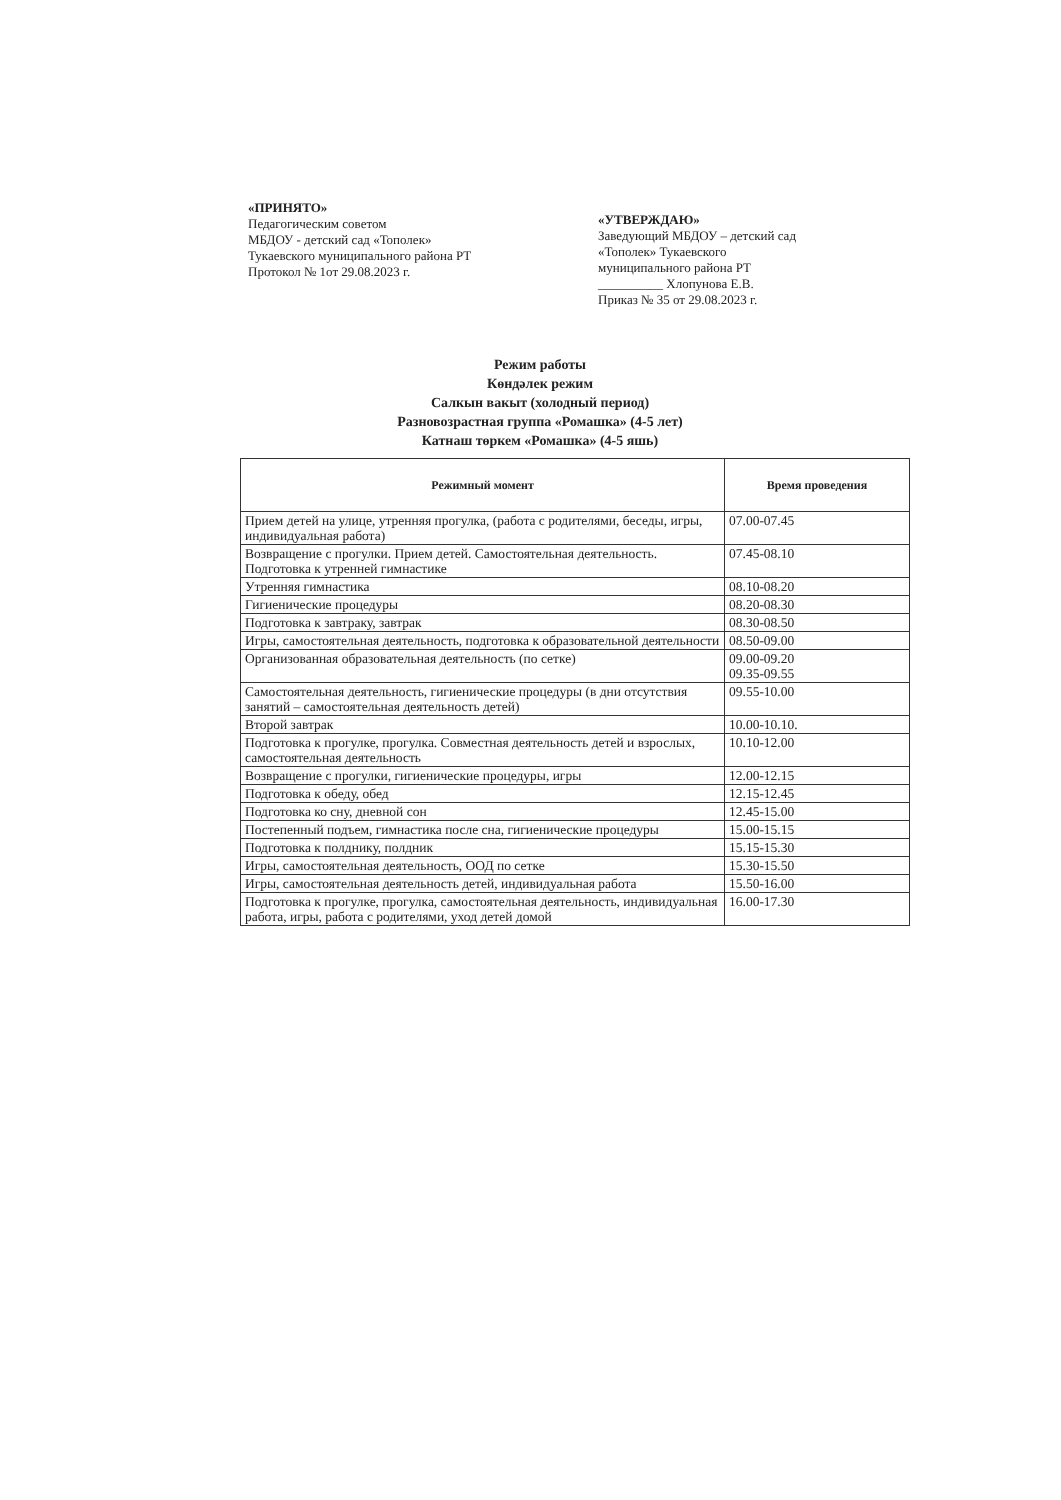«ПРИНЯТО»
Педагогическим советом
МБДОУ - детский сад «Тополек»
Тукаевского муниципального района РТ
Протокол № 1от 29.08.2023 г.
«УТВЕРЖДАЮ»
Заведующий МБДОУ – детский сад «Тополек» Тукаевского муниципального района РТ
__________ Хлопунова Е.В.
Приказ № 35 от 29.08.2023 г.
Режим работы
Көндәлек режим
Салкын вакыт (холодный период)
Разновозрастная группа «Ромашка» (4-5 лет)
Катнаш төркем «Ромашка» (4-5 яшь)
| Режимный момент | Время проведения |
| --- | --- |
| Прием детей на улице, утренняя прогулка, (работа с родителями, беседы, игры, индивидуальная работа) | 07.00-07.45 |
| Возвращение с прогулки. Прием детей. Самостоятельная деятельность. Подготовка к утренней гимнастике | 07.45-08.10 |
| Утренняя гимнастика | 08.10-08.20 |
| Гигиенические процедуры | 08.20-08.30 |
| Подготовка к завтраку, завтрак | 08.30-08.50 |
| Игры, самостоятельная деятельность, подготовка к образовательной деятельности | 08.50-09.00 |
| Организованная образовательная деятельность (по сетке) | 09.00-09.20 09.35-09.55 |
| Самостоятельная деятельность, гигиенические процедуры (в дни отсутствия занятий – самостоятельная деятельность детей) | 09.55-10.00 |
| Второй завтрак | 10.00-10.10. |
| Подготовка к прогулке, прогулка. Совместная деятельность детей и взрослых, самостоятельная деятельность | 10.10-12.00 |
| Возвращение с прогулки, гигиенические процедуры, игры | 12.00-12.15 |
| Подготовка к обеду, обед | 12.15-12.45 |
| Подготовка ко сну, дневной сон | 12.45-15.00 |
| Постепенный подъем, гимнастика после сна, гигиенические процедуры | 15.00-15.15 |
| Подготовка к полднику, полдник | 15.15-15.30 |
| Игры, самостоятельная деятельность, ООД по сетке | 15.30-15.50 |
| Игры, самостоятельная деятельность детей, индивидуальная работа | 15.50-16.00 |
| Подготовка к прогулке, прогулка, самостоятельная деятельность, индивидуальная работа, игры, работа с родителями, уход детей домой | 16.00-17.30 |